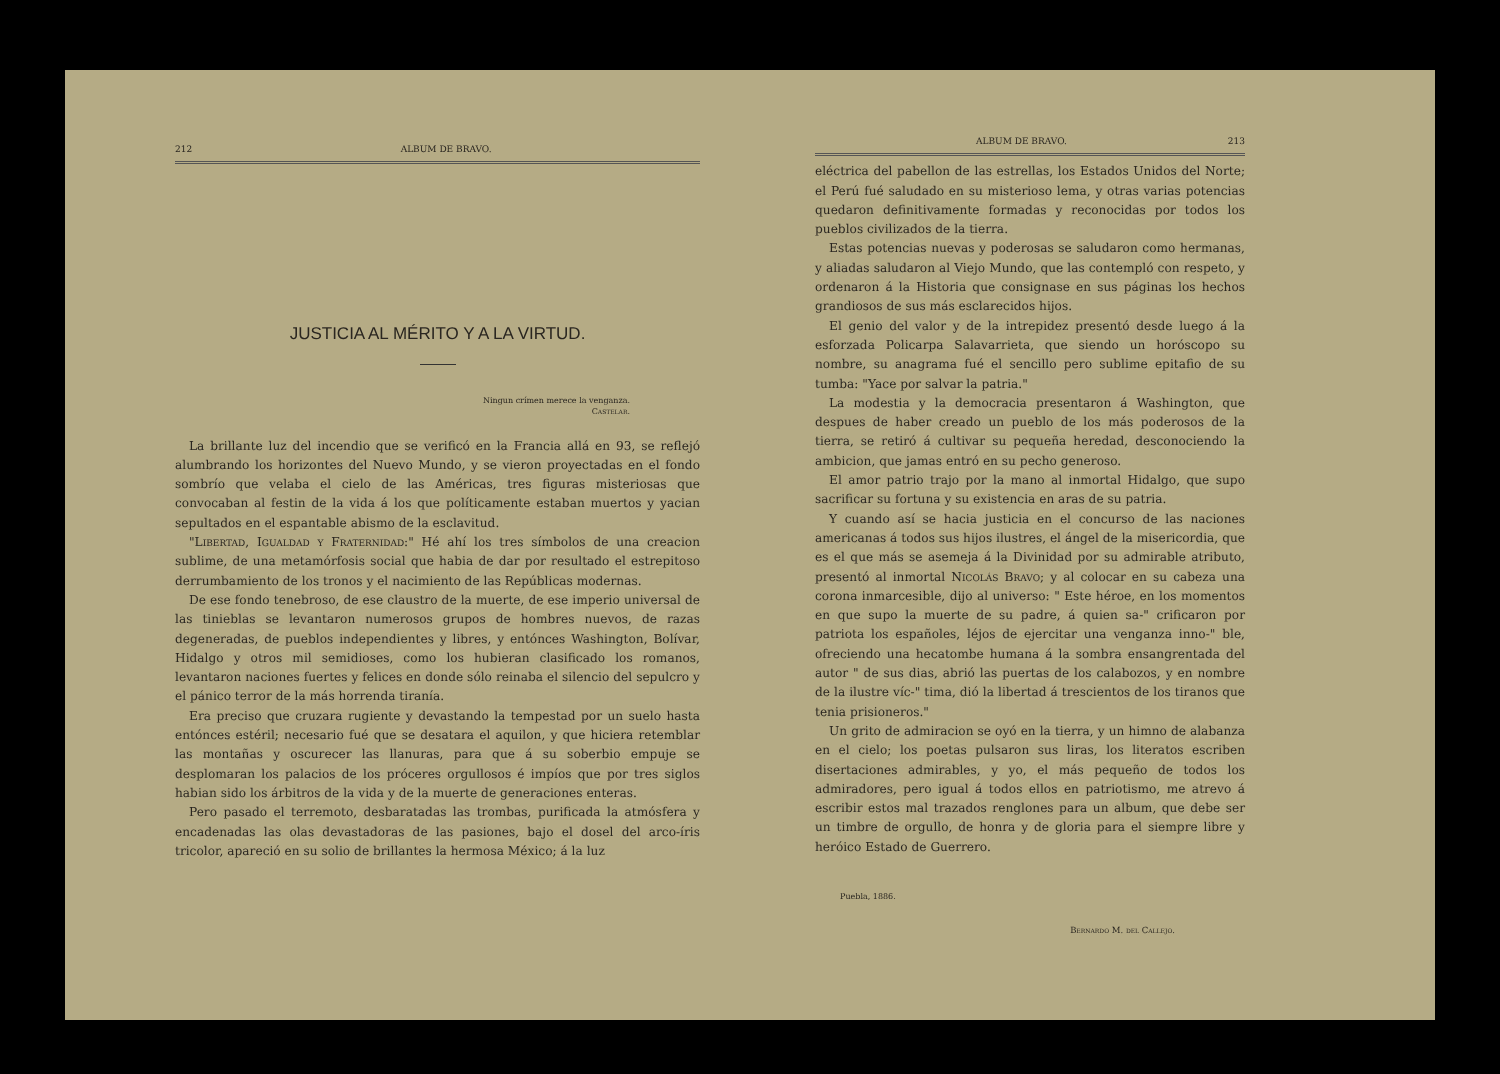212 ALBUM DE BRAVO.
JUSTICIA AL MÉRITO Y A LA VIRTUD.
Ningun crímen merece la venganza.
Castelar.
La brillante luz del incendio que se verificó en la Francia allá en 93, se reflejó alumbrando los horizontes del Nuevo Mundo, y se vieron proyectadas en el fondo sombrío que velaba el cielo de las Américas, tres figuras misteriosas que convocaban al festin de la vida á los que políticamente estaban muertos y yacian sepultados en el espantable abismo de la esclavitud.
"Libertad, Igualdad y Fraternidad:" Hé ahí los tres símbolos de una creacion sublime, de una metamórfosis social que habia de dar por resultado el estrepitoso derrumbamiento de los tronos y el nacimiento de las Repúblicas modernas.
De ese fondo tenebroso, de ese claustro de la muerte, de ese imperio universal de las tinieblas se levantaron numerosos grupos de hombres nuevos, de razas degeneradas, de pueblos independientes y libres, y entónces Washington, Bolívar, Hidalgo y otros mil semidioses, como los hubieran clasificado los romanos, levantaron naciones fuertes y felices en donde sólo reinaba el silencio del sepulcro y el pánico terror de la más horrenda tiranía.
Era preciso que cruzara rugiente y devastando la tempestad por un suelo hasta entónces estéril; necesario fué que se desatara el aquilon, y que hiciera retemblar las montañas y oscurecer las llanuras, para que á su soberbio empuje se desplomaran los palacios de los próceres orgullosos é impíos que por tres siglos habian sido los árbitros de la vida y de la muerte de generaciones enteras.
Pero pasado el terremoto, desbaratadas las trombas, purificada la atmósfera y encadenadas las olas devastadoras de las pasiones, bajo el dosel del arco-íris tricolor, apareció en su solio de brillantes la hermosa México; á la luz
ALBUM DE BRAVO. 213
eléctrica del pabellon de las estrellas, los Estados Unidos del Norte; el Perú fué saludado en su misterioso lema, y otras varias potencias quedaron definitivamente formadas y reconocidas por todos los pueblos civilizados de la tierra.
Estas potencias nuevas y poderosas se saludaron como hermanas, y aliadas saludaron al Viejo Mundo, que las contempló con respeto, y ordenaron á la Historia que consignase en sus páginas los hechos grandiosos de sus más esclarecidos hijos.
El genio del valor y de la intrepidez presentó desde luego á la esforzada Policarpa Salavarrieta, que siendo un horóscopo su nombre, su anagrama fué el sencillo pero sublime epitafio de su tumba: "Yace por salvar la patria."
La modestia y la democracia presentaron á Washington, que despues de haber creado un pueblo de los más poderosos de la tierra, se retiró á cultivar su pequeña heredad, desconociendo la ambicion, que jamas entró en su pecho generoso.
El amor patrio trajo por la mano al inmortal Hidalgo, que supo sacrificar su fortuna y su existencia en aras de su patria.
Y cuando así se hacia justicia en el concurso de las naciones americanas á todos sus hijos ilustres, el ángel de la misericordia, que es el que más se asemeja á la Divinidad por su admirable atributo, presentó al inmortal Nicolás Bravo; y al colocar en su cabeza una corona inmarcesible, dijo al universo: " Este héroe, en los momentos en que supo la muerte de su padre, á quien sa-" crificaron por patriota los españoles, léjos de ejercitar una venganza inno-" ble, ofreciendo una hecatombe humana á la sombra ensangrentada del autor " de sus dias, abrió las puertas de los calabozos, y en nombre de la ilustre víc-" tima, dió la libertad á trescientos de los tiranos que tenia prisioneros."
Un grito de admiracion se oyó en la tierra, y un himno de alabanza en el cielo; los poetas pulsaron sus liras, los literatos escriben disertaciones admirables, y yo, el más pequeño de todos los admiradores, pero igual á todos ellos en patriotismo, me atrevo á escribir estos mal trazados renglones para un album, que debe ser un timbre de orgullo, de honra y de gloria para el siempre libre y heróico Estado de Guerrero.
Puebla, 1886.
Bernardo M. del Callejo.